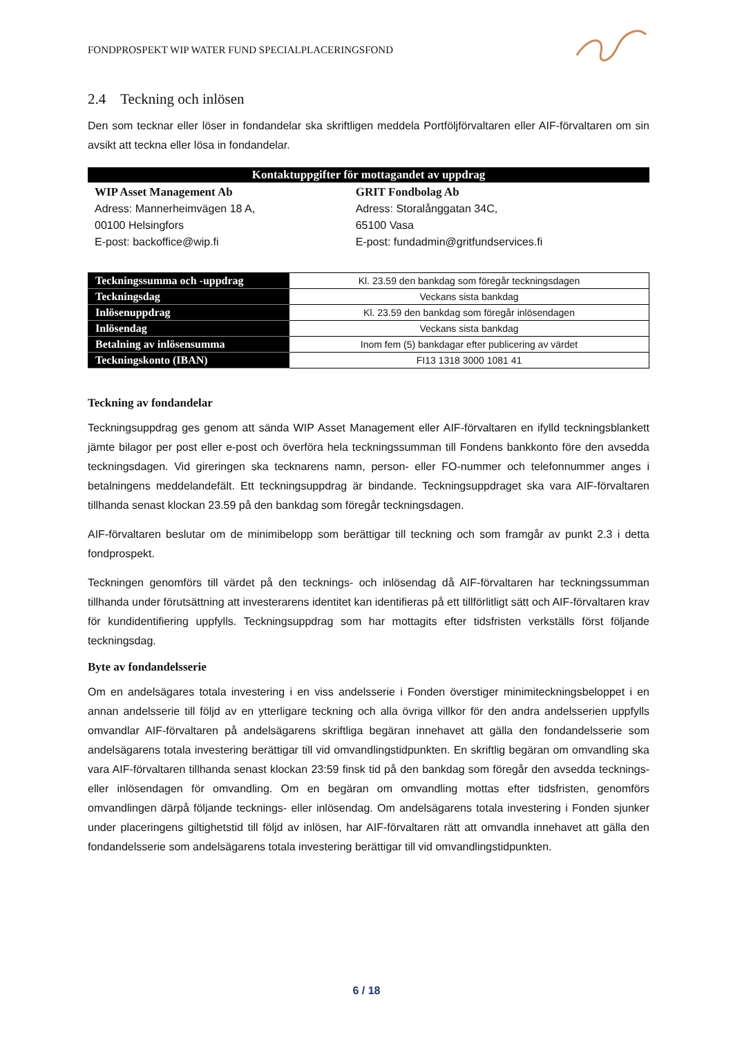FONDPROSPEKT WIP WATER FUND SPECIALPLACERINGSFOND
2.4 Teckning och inlösen
Den som tecknar eller löser in fondandelar ska skriftligen meddela Portföljförvaltaren eller AIF-förvaltaren om sin avsikt att teckna eller lösa in fondandelar.
| Kontaktuppgifter för mottagandet av uppdrag | |
| --- | --- |
| WIP Asset Management Ab Adress: Mannerheimvägen 18 A, 00100 Helsingfors E-post: backoffice@wip.fi | GRIT Fondbolag Ab Adress: Storalånggatan 34C, 65100 Vasa E-post: fundadmin@gritfundservices.fi |
| Teckningssumma och -uppdrag | Kl. 23.59 den bankdag som föregår teckningsdagen |
| Teckningsdag | Veckans sista bankdag |
| Inlösenuppdrag | Kl. 23.59 den bankdag som föregår inlösendagen |
| Inlösendag | Veckans sista bankdag |
| Betalning av inlösensumma | Inom fem (5) bankdagar efter publicering av värdet |
| Teckningskonto (IBAN) | FI13 1318 3000 1081 41 |
Teckning av fondandelar
Teckningsuppdrag ges genom att sända WIP Asset Management eller AIF-förvaltaren en ifylld teckningsblankett jämte bilagor per post eller e-post och överföra hela teckningssumman till Fondens bankkonto före den avsedda teckningsdagen. Vid gireringen ska tecknarens namn, person- eller FO-nummer och telefonnummer anges i betalningens meddelandefält. Ett teckningsuppdrag är bindande. Teckningsuppdraget ska vara AIF-förvaltaren tillhanda senast klockan 23.59 på den bankdag som föregår teckningsdagen.
AIF-förvaltaren beslutar om de minimibelopp som berättigar till teckning och som framgår av punkt 2.3 i detta fondprospekt.
Teckningen genomförs till värdet på den tecknings- och inlösendag då AIF-förvaltaren har teckningssumman tillhanda under förutsättning att investerarens identitet kan identifieras på ett tillförlitligt sätt och AIF-förvaltaren krav för kundidentifiering uppfylls. Teckningsuppdrag som har mottagits efter tidsfristen verkställs först följande teckningsdag.
Byte av fondandelsserie
Om en andelsägares totala investering i en viss andelsserie i Fonden överstiger minimiteckningsbeloppet i en annan andelsserie till följd av en ytterligare teckning och alla övriga villkor för den andra andelsserien uppfylls omvandlar AIF-förvaltaren på andelsägarens skriftliga begäran innehavet att gälla den fondandelsserie som andelsägarens totala investering berättigar till vid omvandlingstidpunkten. En skriftlig begäran om omvandling ska vara AIF-förvaltaren tillhanda senast klockan 23:59 finsk tid på den bankdag som föregår den avsedda tecknings- eller inlösendagen för omvandling. Om en begäran om omvandling mottas efter tidsfristen, genomförs omvandlingen därpå följande tecknings- eller inlösendag. Om andelsägarens totala investering i Fonden sjunker under placeringens giltighetstid till följd av inlösen, har AIF-förvaltaren rätt att omvandla innehavet att gälla den fondandelsserie som andelsägarens totala investering berättigar till vid omvandlingstidpunkten.
6 / 18